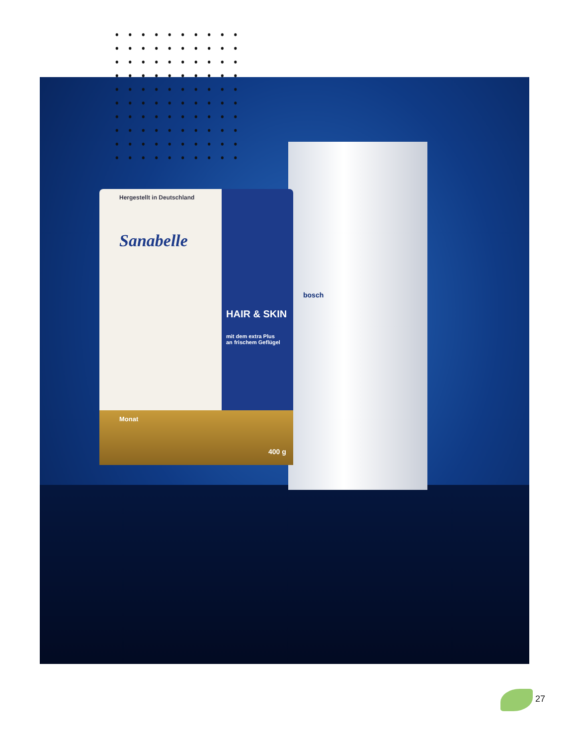Hergestellt in Deutschland
Sanabelle
HAIR & SKIN
mit dem extra Plus
an frischem Geflügel
Monat
400 g
bosch
27